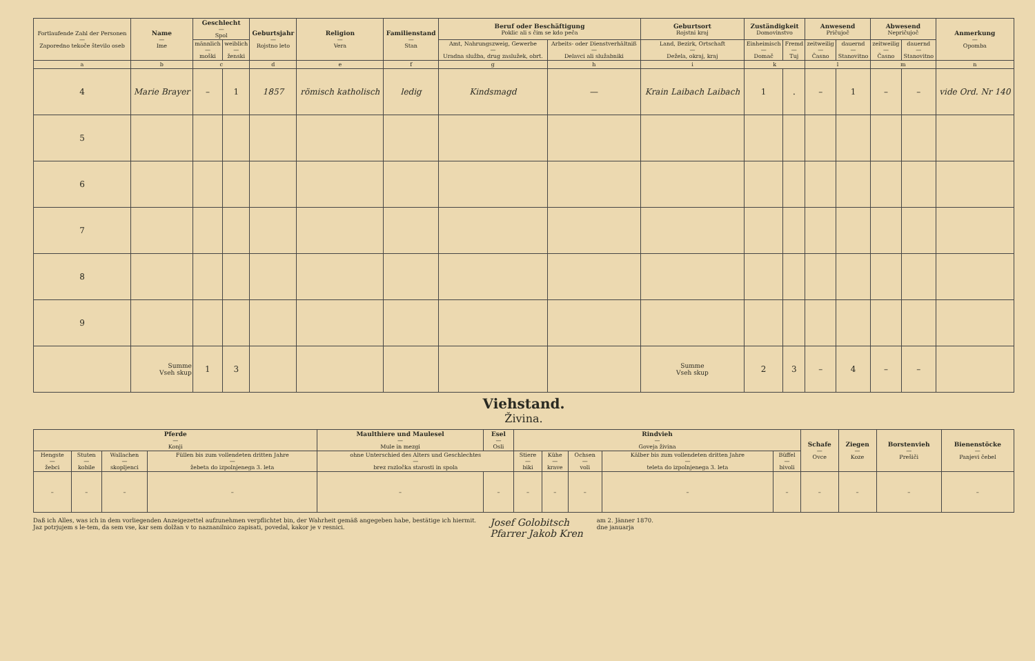| Fortlaufende Zahl der Personen — Zaporedno tekoče število oseb | Name — Ime | Geschlecht — Spol | | Geburtsjahr — Rojstno leto | Religion — Vera | Familienstand — Stan | Beruf oder Beschäftigung Poklic ali s čim se kdo peča | | Geburtsort Rojstni kraj | Zuständigkeit Domovinstvo | | Anwesend Pričujoč | | Abwesend Nepričujoč | | Anmerkung — Opomba |
| --- | --- | --- | --- | --- | --- | --- | --- | --- | --- | --- | --- | --- | --- | --- | --- | --- |
| | | männlich — moški | weiblich — ženski | | | | Amt, Nahrungszweig, Gewerbe — Uradna služba, drug zaslužek, obrt. | Arbeits- oder Dienstverhältniß — Delavci ali služabniki | Land, Bezirk, Ortschaft — Dežela, okraj, kraj | Einheimisch — Domač | Fremd — Tuj | zeitweilig — Časno | dauernd — Stanovitno | zeitweilig — Časno | dauernd — Stanovitno | |
| a | b | c | | d | e | f | g | h | i | k | | l | | m | | n |
| 4 | Marie Brayer | – | 1 | 1857 | römisch katholisch | ledig | Kindsmagd | — | Krain Laibach Laibach | 1 | . | – | 1 | – | – | vide Ord. Nr 140 |
| 5 | | | | | | | | | | | | | | | | |
| 6 | | | | | | | | | | | | | | | | |
| 7 | | | | | | | | | | | | | | | | |
| 8 | | | | | | | | | | | | | | | | |
| 9 | | | | | | | | | | | | | | | | |
| | Summe Vseh skup | 1 | 3 | | | | | | Summe Vseh skup | 2 | 3 | – | 4 | – | – | |
Viehstand.
Živina.
| Pferde — Konji | | | | Maulthiere und Maulesel — Mule in mezgi | Esel — Osli | Rindvieh — Goveja živina | | | | | Schafe — Ovce | Ziegen — Koze | Borstenvieh — Prešiči | Bienenstöcke — Panjevi čebel |
| --- | --- | --- | --- | --- | --- | --- | --- | --- | --- | --- | --- | --- | --- | --- |
| Hengste — žebci | Stuten — kobile | Wallachen — skopljenci | Füllen bis zum vollendeten dritten Jahre — žebeta do izpolnjenega 3. leta | ohne Unterschied des Alters und Geschlechtes — brez razločka starosti in spola | | Stiere — biki | Kühe — krave | Ochsen — voli | Kälber bis zum vollendeten dritten Jahre — teleta do izpolnjenega 3. leta | Büffel — bivoli | | | | |
| – | – | – | – | – | – | – | – | – | – | – | – | – | – | – |
Daß ich Alles, was ich in dem vorliegenden Anzeigezettel aufzunehmen verpflichtet bin, der Wahrheit gemäß angegeben habe, bestätige ich hiermit.
Jaz potrjujem s le-tem, da sem vse, kar sem dolžan v to naznanilnico zapisati, povedal, kakor je v resnici.
Josef Golobitsch
Pfarrer Jakob Kren
am 2. Jänner 1870.
dne januarja